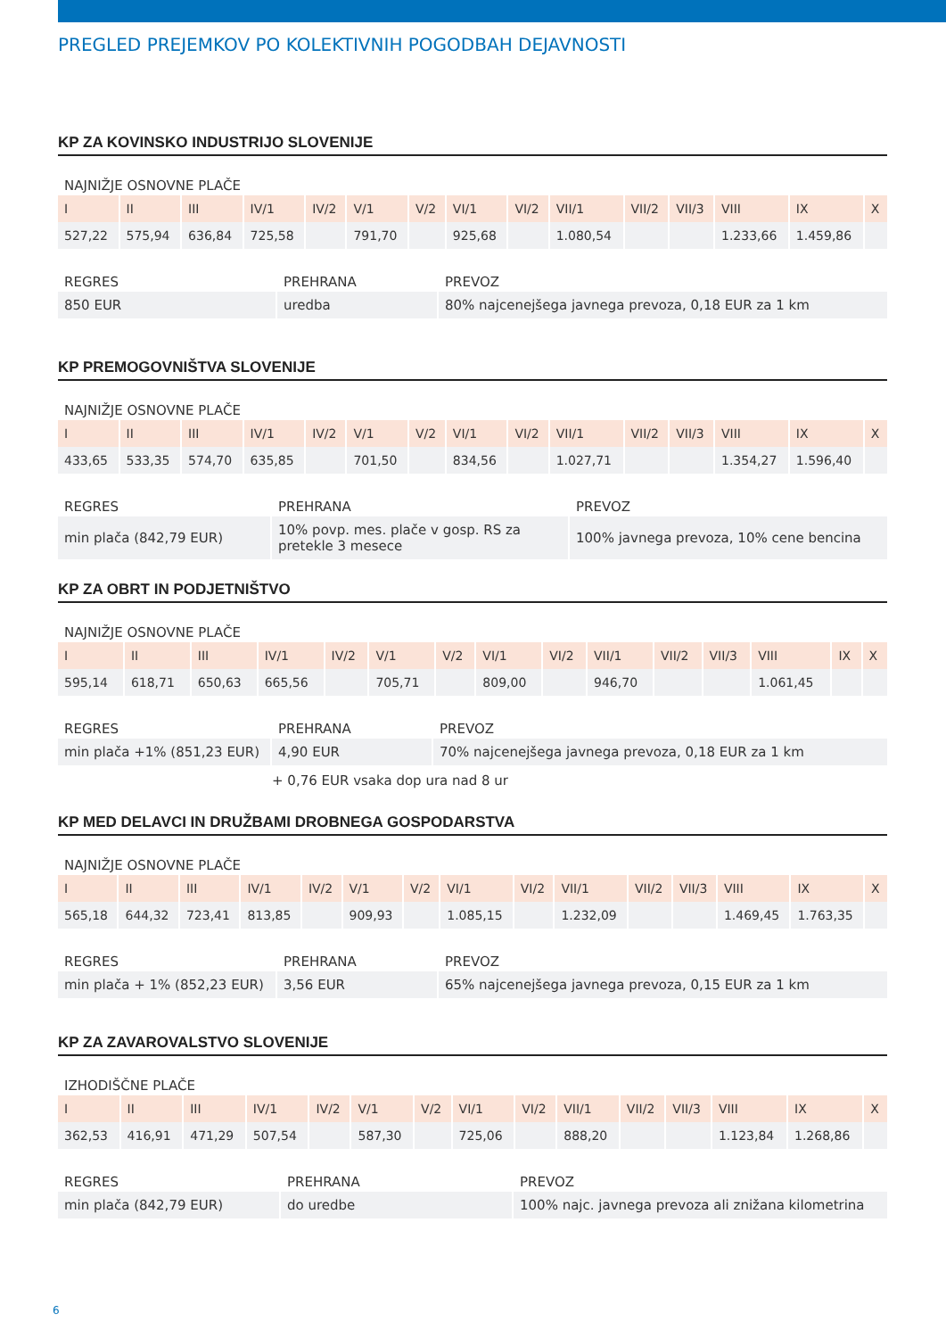PREGLED PREJEMKOV PO KOLEKTIVNIH POGODBAH DEJAVNOSTI
KP ZA KOVINSKO INDUSTRIJO SLOVENIJE
NAJNIŽJE OSNOVNE PLAČE
| I | II | III | IV/1 | IV/2 | V/1 | V/2 | VI/1 | VI/2 | VII/1 | VII/2 | VII/3 | VIII | IX | X |
| --- | --- | --- | --- | --- | --- | --- | --- | --- | --- | --- | --- | --- | --- | --- |
| 527,22 | 575,94 | 636,84 | 725,58 | | 791,70 | | 925,68 | | 1.080,54 | | | 1.233,66 | 1.459,86 | |
| REGRES | PREHRANA | PREVOZ |
| --- | --- | --- |
| 850 EUR | uredba | 80% najcenejšega javnega prevoza, 0,18 EUR za 1 km |
KP PREMOGOVNIŠTVA SLOVENIJE
NAJNIŽJE OSNOVNE PLAČE
| I | II | III | IV/1 | IV/2 | V/1 | V/2 | VI/1 | VI/2 | VII/1 | VII/2 | VII/3 | VIII | IX | X |
| --- | --- | --- | --- | --- | --- | --- | --- | --- | --- | --- | --- | --- | --- | --- |
| 433,65 | 533,35 | 574,70 | 635,85 | | 701,50 | | 834,56 | | 1.027,71 | | | 1.354,27 | 1.596,40 | |
| REGRES | PREHRANA | PREVOZ |
| --- | --- | --- |
| min plača (842,79 EUR) | 10% povp. mes. plače v gosp. RS za pretekle 3 mesece | 100% javnega prevoza, 10% cene bencina |
KP ZA OBRT IN PODJETNIŠTVO
NAJNIŽJE OSNOVNE PLAČE
| I | II | III | IV/1 | IV/2 | V/1 | V/2 | VI/1 | VI/2 | VII/1 | VII/2 | VII/3 | VIII | IX | X |
| --- | --- | --- | --- | --- | --- | --- | --- | --- | --- | --- | --- | --- | --- | --- |
| 595,14 | 618,71 | 650,63 | 665,56 | | 705,71 | | 809,00 | | 946,70 | | | 1.061,45 | | |
| REGRES | PREHRANA | PREVOZ |
| --- | --- | --- |
| min plača +1% (851,23 EUR) | 4,90 EUR | 70% najcenejšega javnega prevoza, 0,18 EUR za 1 km |
| | + 0,76 EUR vsaka dop ura nad 8 ur | |
KP MED DELAVCI IN DRUŽBAMI DROBNEGA GOSPODARSTVA
NAJNIŽJE OSNOVNE PLAČE
| I | II | III | IV/1 | IV/2 | V/1 | V/2 | VI/1 | VI/2 | VII/1 | VII/2 | VII/3 | VIII | IX | X |
| --- | --- | --- | --- | --- | --- | --- | --- | --- | --- | --- | --- | --- | --- | --- |
| 565,18 | 644,32 | 723,41 | 813,85 | | 909,93 | | 1.085,15 | | 1.232,09 | | | 1.469,45 | 1.763,35 | |
| REGRES | PREHRANA | PREVOZ |
| --- | --- | --- |
| min plača + 1% (852,23 EUR) | 3,56 EUR | 65% najcenejšega javnega prevoza, 0,15 EUR za 1 km |
KP ZA ZAVAROVALSTVO SLOVENIJE
IZHODIŠČNE PLAČE
| I | II | III | IV/1 | IV/2 | V/1 | V/2 | VI/1 | VI/2 | VII/1 | VII/2 | VII/3 | VIII | IX | X |
| --- | --- | --- | --- | --- | --- | --- | --- | --- | --- | --- | --- | --- | --- | --- |
| 362,53 | 416,91 | 471,29 | 507,54 | | 587,30 | | 725,06 | | 888,20 | | | 1.123,84 | 1.268,86 | |
| REGRES | PREHRANA | PREVOZ |
| --- | --- | --- |
| min plača (842,79 EUR) | do uredbe | 100% najc. javnega prevoza ali znižana kilometrina |
6